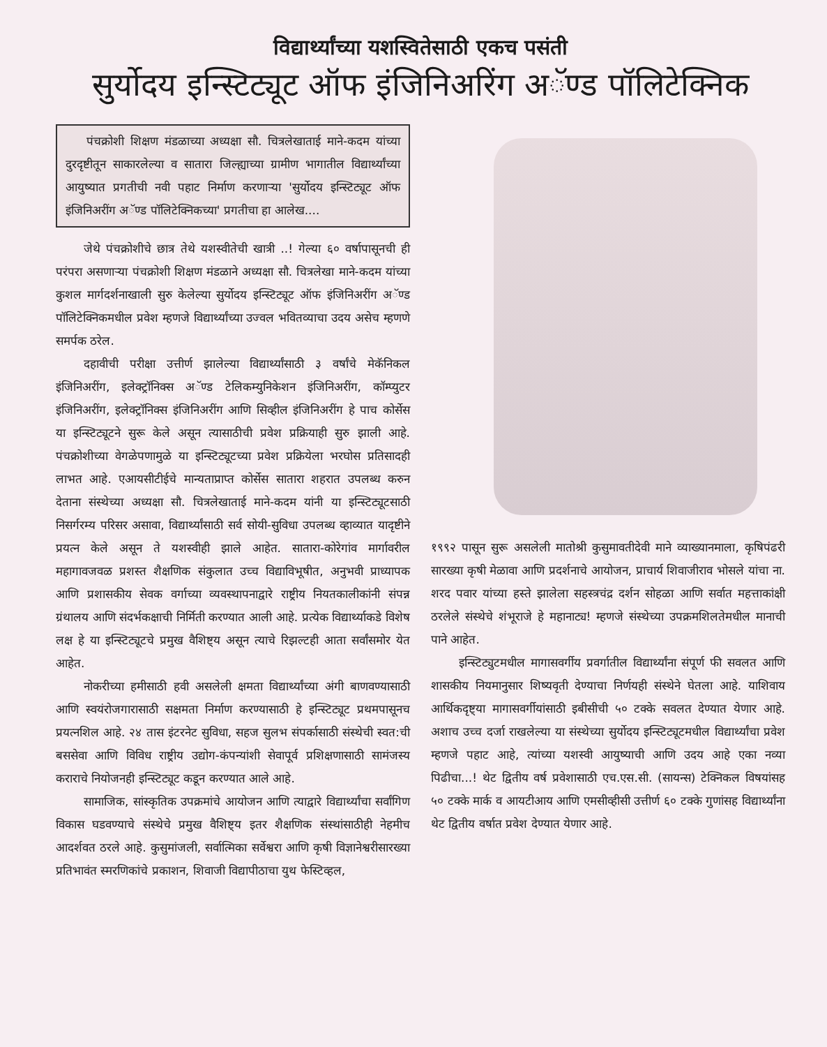विद्यार्थ्यांच्या यशस्वितेसाठी एकच पसंती
सुर्योदय इन्स्टिट्यूट ऑफ इंजिनिअरिंग अॅण्ड पॉलिटेक्निक
पंचक्रोशी शिक्षण मंडळाच्या अध्यक्षा सौ. चित्रलेखाताई माने-कदम यांच्या दुरदृष्टीतून साकारलेल्या व सातारा जिल्ह्याच्या ग्रामीण भागातील विद्यार्थ्यांच्या आयुष्यात प्रगतीची नवी पहाट निर्माण करणाऱ्या 'सुर्योदय इन्स्टिट्यूट ऑफ इंजिनिअरींग अॅण्ड पॉलिटेक्निकच्या' प्रगतीचा हा आलेख....
जेथे पंचक्रोशीचे छात्र तेथे यशस्वीतेची खात्री ..! गेल्या ६० वर्षापासूनची ही परंपरा असणाऱ्या पंचक्रोशी शिक्षण मंडळाने अध्यक्षा सौ. चित्रलेखा माने-कदम यांच्या कुशल मार्गदर्शनाखाली सुरु केलेल्या सुर्योदय इन्स्टिट्यूट ऑफ इंजिनिअरींग अॅण्ड पॉलिटेक्निकमधील प्रवेश म्हणजे विद्यार्थ्यांच्या उज्वल भवितव्याचा उदय असेच म्हणणे समर्पक ठरेल.
दहावीची परीक्षा उत्तीर्ण झालेल्या विद्यार्थ्यांसाठी ३ वर्षांचे मेकॅनिकल इंजिनिअरींग, इलेक्ट्रॉनिक्स अॅण्ड टेलिकम्युनिकेशन इंजिनिअरींग, कॉम्प्युटर इंजिनिअरींग, इलेक्ट्रॉनिक्स इंजिनिअरींग आणि सिव्हील इंजिनिअरींग हे पाच कोर्सेस या इन्स्टिट्यूटने सुरू केले असून त्यासाठीची प्रवेश प्रक्रियाही सुरु झाली आहे. पंचक्रोशीच्या वेगळेपणामुळे या इन्स्टिट्यूटच्या प्रवेश प्रक्रियेला भरघोस प्रतिसादही लाभत आहे. एआयसीटीईचे मान्यताप्राप्त कोर्सेस सातारा शहरात उपलब्ध करुन देताना संस्थेच्या अध्यक्षा सौ. चित्रलेखाताई माने-कदम यांनी या इन्स्टिट्यूटसाठी निसर्गरम्य परिसर असावा, विद्यार्थ्यांसाठी सर्व सोयी-सुविधा उपलब्ध व्हाव्यात यादृष्टीने प्रयत्न केले असून ते यशस्वीही झाले आहेत. सातारा-कोरेगांव मार्गावरील महागावजवळ प्रशस्त शैक्षणिक संकुलात उच्च विद्याविभूषीत, अनुभवी प्राध्यापक आणि प्रशासकीय सेवक वर्गाच्या व्यवस्थापनाद्वारे राष्ट्रीय नियतकालीकांनी संपन्न ग्रंथालय आणि संदर्भकक्षाची निर्मिती करण्यात आली आहे. प्रत्येक विद्यार्थ्याकडे विशेष लक्ष हे या इन्स्टिट्यूटचे प्रमुख वैशिष्ट्य असून त्याचे रिझल्टही आता सर्वांसमोर येत आहेत.
नोकरीच्या हमीसाठी हवी असलेली क्षमता विद्यार्थ्यांच्या अंगी बाणवण्यासाठी आणि स्वयंरोजगारासाठी सक्षमता निर्माण करण्यासाठी हे इन्स्टिट्यूट प्रथमपासूनच प्रयत्नशिल आहे. २४ तास इंटरनेट सुविधा, सहज सुलभ संपर्कासाठी संस्थेची स्वत:ची बससेवा आणि विविध राष्ट्रीय उद्योग-कंपन्यांशी सेवापूर्व प्रशिक्षणासाठी सामंजस्य कराराचे नियोजनही इन्स्टिट्यूट कडून करण्यात आले आहे.
सामाजिक, सांस्कृतिक उपक्रमांचे आयोजन आणि त्याद्वारे विद्यार्थ्यांचा सर्वांगिण विकास घडवण्याचे संस्थेचे प्रमुख वैशिष्ट्य इतर शैक्षणिक संस्थांसाठीही नेहमीच आदर्शवत ठरले आहे. कुसुमांजली, सर्वात्मिका सर्वेश्वरा आणि कृषी विज्ञानेश्वरीसारख्या प्रतिभावंत स्मरणिकांचे प्रकाशन, शिवाजी विद्यापीठाचा युथ फेस्टिव्हल,
१९९२ पासून सुरू असलेली मातोश्री कुसुमावतीदेवी माने व्याख्यानमाला, कृषिपंढरी सारख्या कृषी मेळावा आणि प्रदर्शनाचे आयोजन, प्राचार्य शिवाजीराव भोसले यांचा ना. शरद पवार यांच्या हस्ते झालेला सहस्त्रचंद्र दर्शन सोहळा आणि सर्वात महत्ताकांक्षी ठरलेले संस्थेचे शंभूराजे हे महानाट्य! म्हणजे संस्थेच्या उपक्रमशिलतेमधील मानाची पाने आहेत.
इन्स्टिट्युटमधील मागासवर्गीय प्रवर्गातील विद्यार्थ्यांना संपूर्ण फी सवलत आणि शासकीय नियमानुसार शिष्यवृती देण्याचा निर्णयही संस्थेने घेतला आहे. याशिवाय आर्थिकदृष्ट्या मागासवर्गीयांसाठी इबीसीची ५० टक्के सवलत देण्यात येणार आहे. अशाच उच्च दर्जा राखलेल्या या संस्थेच्या सुर्योदय इन्स्टिट्यूटमधील विद्यार्थ्यांचा प्रवेश म्हणजे पहाट आहे, त्यांच्या यशस्वी आयुष्याची आणि उदय आहे एका नव्या पिढीचा...! थेट द्वितीय वर्ष प्रवेशासाठी एच.एस.सी. (सायन्स) टेक्निकल विषयांसह ५० टक्के मार्क व आयटीआय आणि एमसीव्हीसी उत्तीर्ण ६० टक्के गुणांसह विद्यार्थ्यांना थेट द्वितीय वर्षात प्रवेश देण्यात येणार आहे.